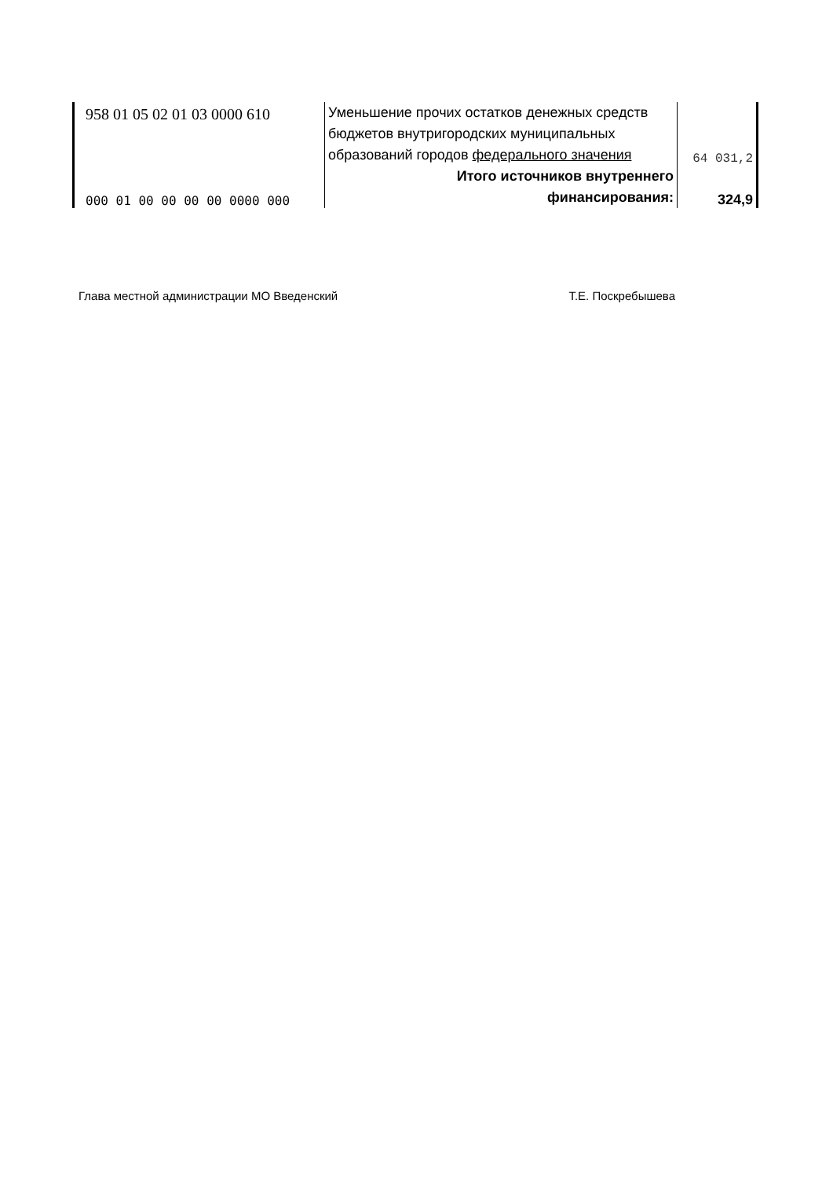| 958 01 05 02 01 03 0000 610 | Уменьшение прочих остатков денежных средств бюджетов внутригородских муниципальных образований городов федерального значения | 64 031,2 |
| 000 01 00 00 00 00 0000 000 | Итого источников внутреннего финансирования: | 324,9 |
Глава местной администрации МО Введенский Т.Е. Поскребышева